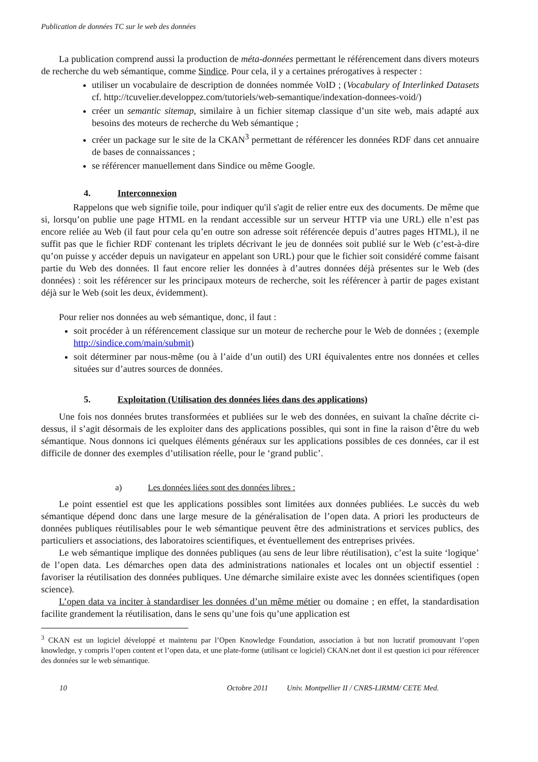Publication de données TC sur le web des données
La publication comprend aussi la production de méta-données permettant le référencement dans divers moteurs de recherche du web sémantique, comme Sindice. Pour cela, il y a certaines prérogatives à respecter :
utiliser un vocabulaire de description de données nommée VoID ; (Vocabulary of Interlinked Datasets cf. http://tcuvelier.developpez.com/tutoriels/web-semantique/indexation-donnees-void/)
créer un semantic sitemap, similaire à un fichier sitemap classique d’un site web, mais adapté aux besoins des moteurs de recherche du Web sémantique ;
créer un package sur le site de la CKAN<sup>3</sup> permettant de référencer les données RDF dans cet annuaire de bases de connaissances ;
se référencer manuellement dans Sindice ou même Google.
4. Interconnexion
Rappelons que web signifie toile, pour indiquer qu'il s'agit de relier entre eux des documents. De même que si, lorsqu’on publie une page HTML en la rendant accessible sur un serveur HTTP via une URL) elle n’est pas encore reliée au Web (il faut pour cela qu’en outre son adresse soit référencée depuis d’autres pages HTML), il ne suffit pas que le fichier RDF contenant les triplets décrivant le jeu de données soit publié sur le Web (c’est-à-dire qu’on puisse y accéder depuis un navigateur en appelant son URL) pour que le fichier soit considéré comme faisant partie du Web des données. Il faut encore relier les données à d’autres données déjà présentes sur le Web (des données) : soit les référencer sur les principaux moteurs de recherche, soit les référencer à partir de pages existant déjà sur le Web (soit les deux, évidemment).
Pour relier nos données au web sémantique, donc, il faut :
soit procéder à un référencement classique sur un moteur de recherche pour le Web de données ; (exemple http://sindice.com/main/submit)
soit déterminer par nous-même (ou à l’aide d’un outil) des URI équivalentes entre nos données et celles situées sur d’autres sources de données.
5. Exploitation (Utilisation des données liées dans des applications)
Une fois nos données brutes transformées et publiées sur le web des données, en suivant la chaîne décrite ci-dessus, il s’agit désormais de les exploiter dans des applications possibles, qui sont in fine la raison d’être du web sémantique. Nous donnons ici quelques éléments généraux sur les applications possibles de ces données, car il est difficile de donner des exemples d’utilisation réelle, pour le ‘grand public’.
a) Les données liées sont des données libres :
Le point essentiel est que les applications possibles sont limitées aux données publiées. Le succès du web sémantique dépend donc dans une large mesure de la généralisation de l’open data. A priori les producteurs de données publiques réutilisables pour le web sémantique peuvent être des administrations et services publics, des particuliers et associations, des laboratoires scientifiques, et éventuellement des entreprises privées.
Le web sémantique implique des données publiques (au sens de leur libre réutilisation), c’est la suite ‘logique’ de l’open data. Les démarches open data des administrations nationales et locales ont un objectif essentiel : favoriser la réutilisation des données publiques. Une démarche similaire existe avec les données scientifiques (open science).
L’open data va inciter à standardiser les données d’un même métier ou domaine ; en effet, la standardisation facilite grandement la réutilisation, dans le sens qu’une fois qu’une application est
<sup>3</sup> CKAN est un logiciel développé et maintenu par l’Open Knowledge Foundation, association à but non lucratif promouvant l’open knowledge, y compris l’open content et l’open data, et une plate-forme (utilisant ce logiciel) CKAN.net dont il est question ici pour référencer des données sur le web sémantique.
10 Octobre 2011 Univ. Montpellier II / CNRS-LIRMM/ CETE Med.